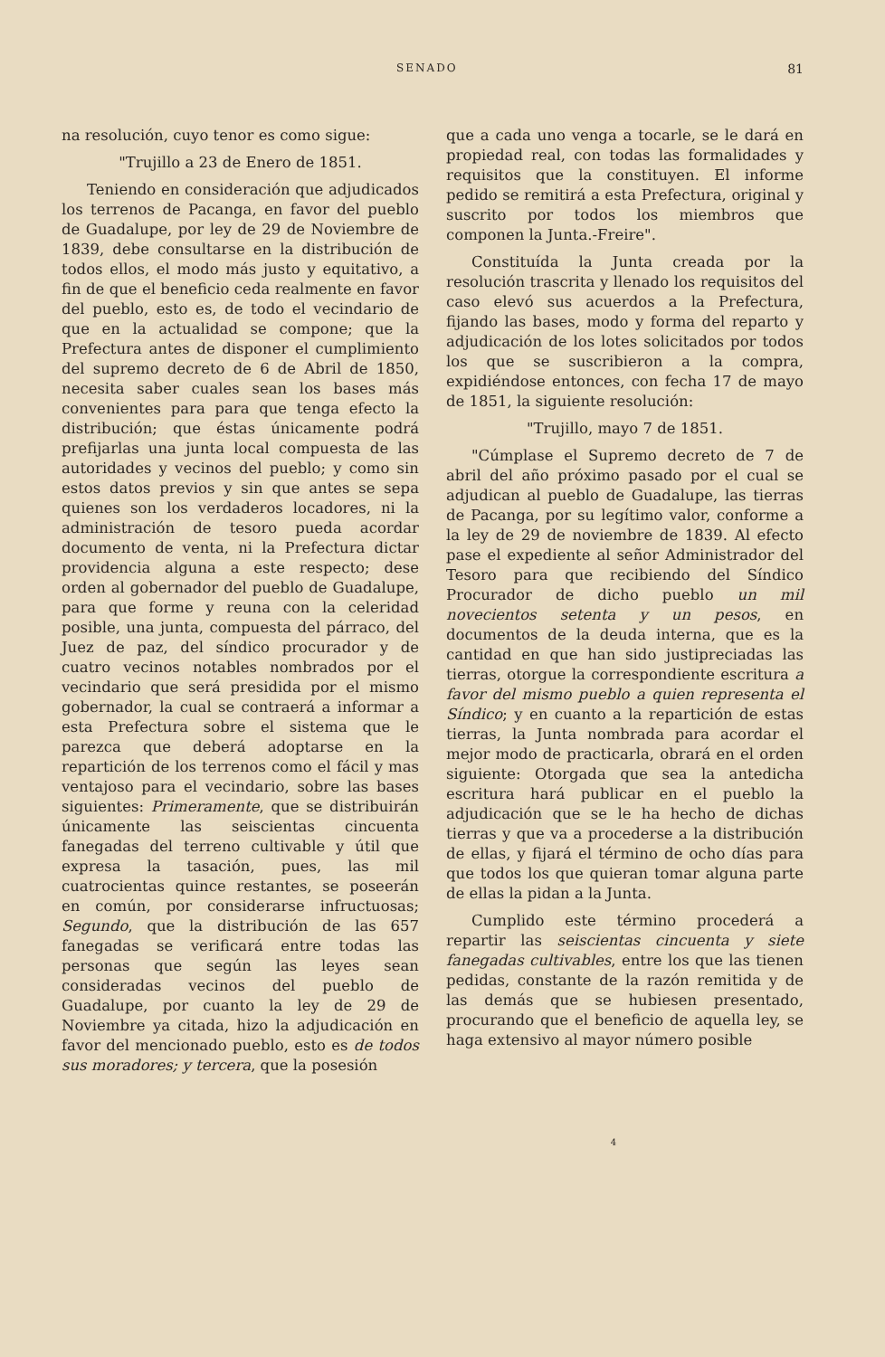SENADO 81
na resolución, cuyo tenor es como sigue:
"Trujillo a 23 de Enero de 1851.
Teniendo en consideración que adjudicados los terrenos de Pacanga, en favor del pueblo de Guadalupe, por ley de 29 de Noviembre de 1839, debe consultarse en la distribución de todos ellos, el modo más justo y equitativo, a fin de que el beneficio ceda realmente en favor del pueblo, esto es, de todo el vecindario de que en la actualidad se compone; que la Prefectura antes de disponer el cumplimiento del supremo decreto de 6 de Abril de 1850, necesita saber cuales sean los bases más convenientes para para que tenga efecto la distribución; que éstas únicamente podrá prefijarlas una junta local compuesta de las autoridades y vecinos del pueblo; y como sin estos datos previos y sin que antes se sepa quienes son los verdaderos locadores, ni la administración de tesoro pueda acordar documento de venta, ni la Prefectura dictar providencia alguna a este respecto; dese orden al gobernador del pueblo de Guadalupe, para que forme y reuna con la celeridad posible, una junta, compuesta del párraco, del Juez de paz, del síndico procurador y de cuatro vecinos notables nombrados por el vecindario que será presidida por el mismo gobernador, la cual se contraerá a informar a esta Prefectura sobre el sistema que le parezca que deberá adoptarse en la repartición de los terrenos como el fácil y mas ventajoso para el vecindario, sobre las bases siguientes: Primeramente, que se distribuirán únicamente las seiscientas cincuenta fanegadas del terreno cultivable y útil que expresa la tasación, pues, las mil cuatrocientas quince restantes, se poseerán en común, por considerarse infructuosas; Segundo, que la distribución de las 657 fanegadas se verificará entre todas las personas que según las leyes sean consideradas vecinos del pueblo de Guadalupe, por cuanto la ley de 29 de Noviembre ya citada, hizo la adjudicación en favor del mencionado pueblo, esto es de todos sus moradores; y tercera, que la posesión
que a cada uno venga a tocarle, se le dará en propiedad real, con todas las formalidades y requisitos que la constituyen. El informe pedido se remitirá a esta Prefectura, original y suscrito por todos los miembros que componen la Junta.-Freire".
Constituída la Junta creada por la resolución trascrita y llenado los requisitos del caso elevó sus acuerdos a la Prefectura, fijando las bases, modo y forma del reparto y adjudicación de los lotes solicitados por todos los que se suscribieron a la compra, expidiéndose entonces, con fecha 17 de mayo de 1851, la siguiente resolución:
"Trujillo, mayo 7 de 1851.
"Cúmplase el Supremo decreto de 7 de abril del año próximo pasado por el cual se adjudican al pueblo de Guadalupe, las tierras de Pacanga, por su legítimo valor, conforme a la ley de 29 de noviembre de 1839. Al efecto pase el expediente al señor Administrador del Tesoro para que recibiendo del Síndico Procurador de dicho pueblo un mil novecientos setenta y un pesos, en documentos de la deuda interna, que es la cantidad en que han sido justipreciadas las tierras, otorgue la correspondiente escritura a favor del mismo pueblo a quien representa el Síndico; y en cuanto a la repartición de estas tierras, la Junta nombrada para acordar el mejor modo de practicarla, obrará en el orden siguiente: Otorgada que sea la antedicha escritura hará publicar en el pueblo la adjudicación que se le ha hecho de dichas tierras y que va a procederse a la distribución de ellas, y fijará el término de ocho días para que todos los que quieran tomar alguna parte de ellas la pidan a la Junta.
Cumplido este término procederá a repartir las seiscientas cincuenta y siete fanegadas cultivables, entre los que las tienen pedidas, constante de la razón remitida y de las demás que se hubiesen presentado, procurando que el beneficio de aquella ley, se haga extensivo al mayor número posible
4